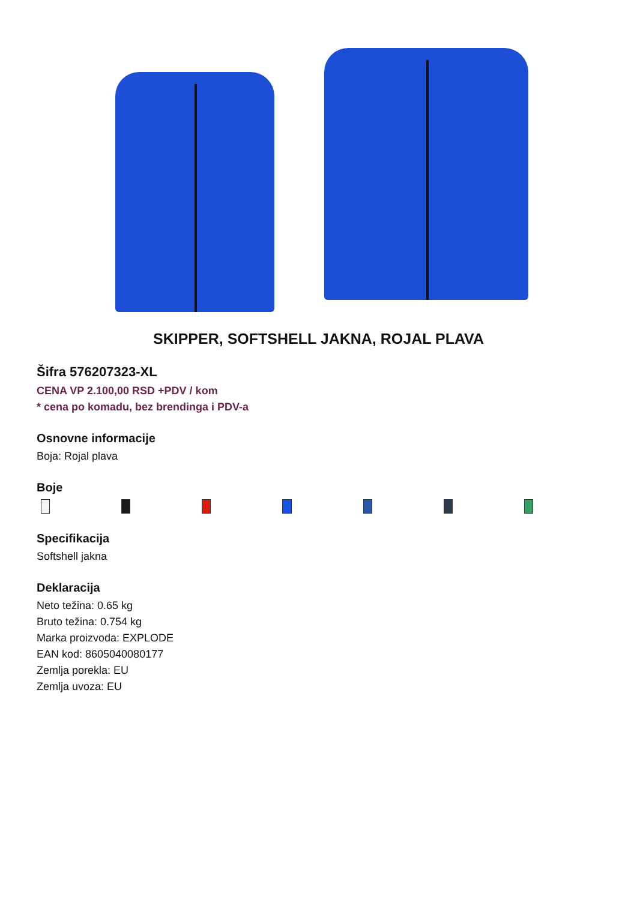SKIPPER, SOFTSHELL JAKNA, ROJAL PLAVA
Šifra 576207323-XL
CENA VP 2.100,00 RSD +PDV / kom
* cena po komadu, bez brendinga i PDV-a
Osnovne informacije
Boja: Rojal plava
Boje
Specifikacija
Softshell jakna
Deklaracija
Neto težina: 0.65 kg
Bruto težina: 0.754 kg
Marka proizvoda: EXPLODE
EAN kod: 8605040080177
Zemlja porekla: EU
Zemlja uvoza: EU